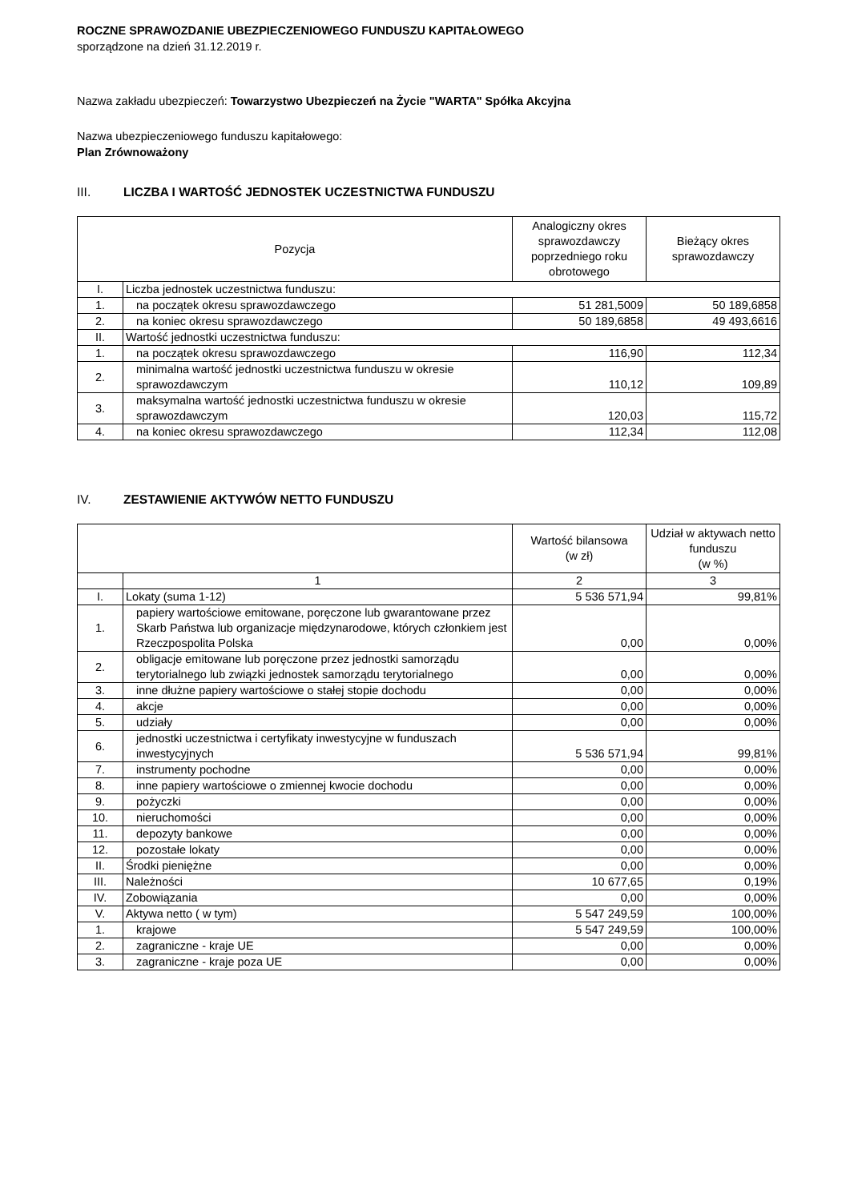ROCZNE SPRAWOZDANIE UBEZPIECZENIOWEGO FUNDUSZU KAPITAŁOWEGO
sporządzone na dzień 31.12.2019 r.
Nazwa zakładu ubezpieczeń: Towarzystwo Ubezpieczeń na Życie "WARTA" Spółka Akcyjna
Nazwa ubezpieczeniowego funduszu kapitałowego:
Plan Zrównoważony
III. LICZBA I WARTOŚĆ JEDNOSTEK UCZESTNICTWA FUNDUSZU
| Pozycja | | Analogiczny okres sprawozdawczy poprzedniego roku obrotowego | Bieżący okres sprawozdawczy |
| --- | --- | --- | --- |
| I. | Liczba jednostek uczestnictwa funduszu: | | |
| 1. | na początek okresu sprawozdawczego | 51 281,5009 | 50 189,6858 |
| 2. | na koniec okresu sprawozdawczego | 50 189,6858 | 49 493,6616 |
| II. | Wartość jednostki uczestnictwa funduszu: | | |
| 1. | na początek okresu sprawozdawczego | 116,90 | 112,34 |
| 2. | minimalna wartość jednostki uczestnictwa funduszu w okresie sprawozdawczym | 110,12 | 109,89 |
| 3. | maksymalna wartość jednostki uczestnictwa funduszu w okresie sprawozdawczym | 120,03 | 115,72 |
| 4. | na koniec okresu sprawozdawczego | 112,34 | 112,08 |
IV. ZESTAWIENIE AKTYWÓW NETTO FUNDUSZU
| | | Wartość bilansowa (w zł) | Udział w aktywach netto funduszu (w %) |
| --- | --- | --- | --- |
| | 1 | 2 | 3 |
| I. | Lokaty (suma 1-12) | 5 536 571,94 | 99,81% |
| 1. | papiery wartościowe emitowane, poręczone lub gwarantowane przez Skarb Państwa lub organizacje międzynarodowe, których członkiem jest Rzeczpospolita Polska | 0,00 | 0,00% |
| 2. | obligacje emitowane lub poręczone przez jednostki samorządu terytorialnego lub związki jednostek samorządu terytorialnego | 0,00 | 0,00% |
| 3. | inne dłużne papiery wartościowe o stałej stopie dochodu | 0,00 | 0,00% |
| 4. | akcje | 0,00 | 0,00% |
| 5. | udziały | 0,00 | 0,00% |
| 6. | jednostki uczestnictwa i certyfikaty inwestycyjne w funduszach inwestycyjnych | 5 536 571,94 | 99,81% |
| 7. | instrumenty pochodne | 0,00 | 0,00% |
| 8. | inne papiery wartościowe o zmiennej kwocie dochodu | 0,00 | 0,00% |
| 9. | pożyczki | 0,00 | 0,00% |
| 10. | nieruchomości | 0,00 | 0,00% |
| 11. | depozyty bankowe | 0,00 | 0,00% |
| 12. | pozostałe lokaty | 0,00 | 0,00% |
| II. | Środki pieniężne | 0,00 | 0,00% |
| III. | Należności | 10 677,65 | 0,19% |
| IV. | Zobowiązania | 0,00 | 0,00% |
| V. | Aktywa netto ( w tym) | 5 547 249,59 | 100,00% |
| 1. | krajowe | 5 547 249,59 | 100,00% |
| 2. | zagraniczne - kraje UE | 0,00 | 0,00% |
| 3. | zagraniczne - kraje poza UE | 0,00 | 0,00% |